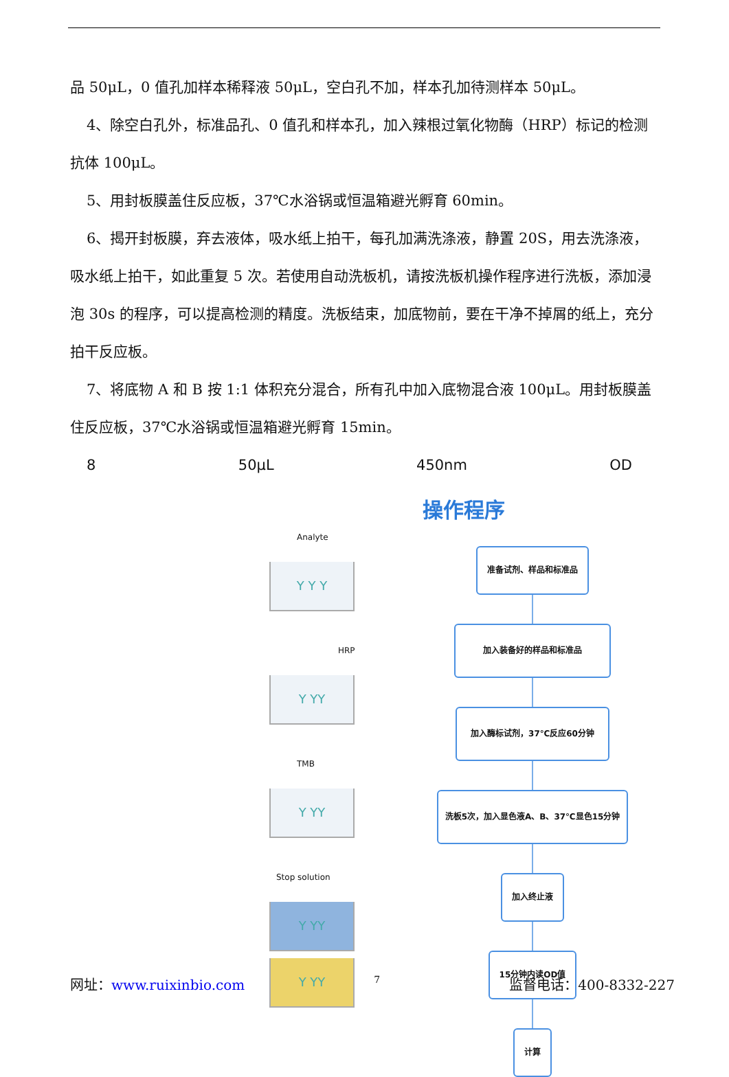品 50μL，0 值孔加样本稀释液 50μL，空白孔不加，样本孔加待测样本 50μL。
4、除空白孔外，标准品孔、0 值孔和样本孔，加入辣根过氧化物酶（HRP）标记的检测抗体 100μL。
5、用封板膜盖住反应板，37℃水浴锅或恒温箱避光孵育 60min。
6、揭开封板膜，弃去液体，吸水纸上拍干，每孔加满洗涤液，静置 20S，用去洗涤液，吸水纸上拍干，如此重复 5 次。若使用自动洗板机，请按洗板机操作程序进行洗板，添加浸泡 30s 的程序，可以提高检测的精度。洗板结束，加底物前，要在干净不掉屑的纸上，充分拍干反应板。
7、将底物 A 和 B 按 1:1 体积充分混合，所有孔中加入底物混合液 100μL。用封板膜盖住反应板，37℃水浴锅或恒温箱避光孵育 15min。
8 50μL 450nm OD
Analyte
Y Y Y
HRP
Y YY
TMB
Y YY
Stop solution
Y YY
Y YY
操作程序
准备试剂、样品和标准品
加入装备好的样品和标准品 加入酶标试剂，37℃反应60分钟
洗板5次，加入显色液A、B、37℃显色15分钟
加入终止液 15分钟内读OD值 计算
网址：www.ruixinbio.com 7 监督电话：400-8332-227